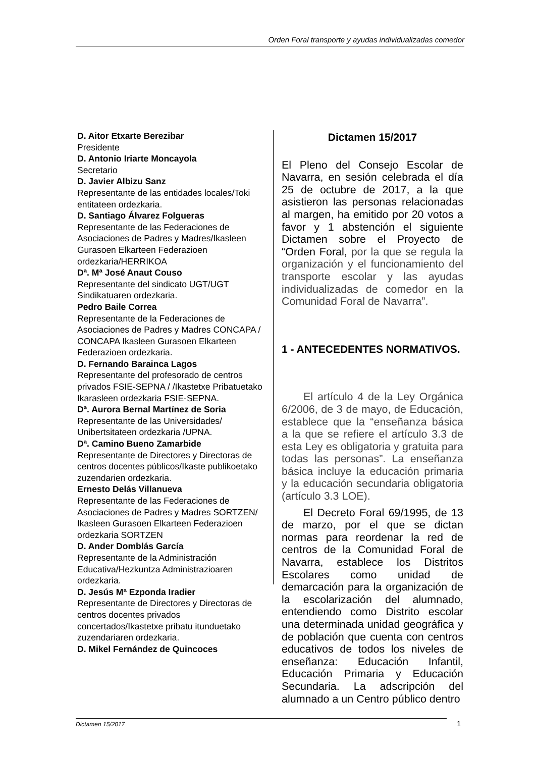Orden Foral transporte y ayudas individualizadas comedor
D. Aitor Etxarte Berezibar
Presidente
D. Antonio Iriarte Moncayola
Secretario
D. Javier Albizu Sanz
Representante de las entidades locales/Toki entitateen ordezkaria.
D. Santiago Álvarez Folgueras
Representante de las Federaciones de Asociaciones de Padres y Madres/Ikasleen Gurasoen Elkarteen Federazioen ordezkaria/HERRIKOA
Dª. Mª José Anaut Couso
Representante del sindicato UGT/UGT Sindikatuaren ordezkaria.
Pedro Baile Correa
Representante de la Federaciones de Asociaciones de Padres y Madres CONCAPA / CONCAPA Ikasleen Gurasoen Elkarteen Federazioen ordezkaria.
D. Fernando Barainca Lagos
Representante del profesorado de centros privados FSIE-SEPNA / /Ikastetxe Pribatuetako Ikarasleen ordezkaria FSIE-SEPNA.
Dª. Aurora Bernal Martínez de Soria
Representante de las Universidades/ Unibertsitateen ordezkaria /UPNA.
Dª. Camino Bueno Zamarbide
Representante de Directores y Directoras de centros docentes públicos/Ikaste publikoetako zuzendarien ordezkaria.
Ernesto Delás Villanueva
Representante de las Federaciones de Asociaciones de Padres y Madres SORTZEN/ Ikasleen Gurasoen Elkarteen Federazioen ordezkaria SORTZEN
D. Ander Domblás García
Representante de la Administración Educativa/Hezkuntza Administrazioaren ordezkaria.
D. Jesús Mª Ezponda Iradier
Representante de Directores y Directoras de centros docentes privados concertados/Ikastetxe pribatu itunduetako zuzendariaren ordezkaria.
D. Mikel Fernández de Quincoces
Dictamen 15/2017
El Pleno del Consejo Escolar de Navarra, en sesión celebrada el día 25 de octubre de 2017, a la que asistieron las personas relacionadas al margen, ha emitido por 20 votos a favor y 1 abstención el siguiente Dictamen sobre el Proyecto de “Orden Foral, por la que se regula la organización y el funcionamiento del transporte escolar y las ayudas individualizadas de comedor en la Comunidad Foral de Navarra”.
1 - ANTECEDENTES NORMATIVOS.
  El artículo 4 de la Ley Orgánica 6/2006, de 3 de mayo, de Educación, establece que la “enseñanza básica a la que se refiere el artículo 3.3 de esta Ley es obligatoria y gratuita para todas las personas”. La enseñanza básica incluye la educación primaria y la educación secundaria obligatoria (artículo 3.3 LOE).
  El Decreto Foral 69/1995, de 13 de marzo, por el que se dictan normas para reordenar la red de centros de la Comunidad Foral de Navarra, establece los Distritos Escolares como unidad de demarcación para la organización de la escolarización del alumnado, entendiendo como Distrito escolar una determinada unidad geográfica y de población que cuenta con centros educativos de todos los niveles de enseñanza: Educación Infantil, Educación Primaria y Educación Secundaria. La adscripción del alumnado a un Centro público dentro
Dictamen 15/2017 1